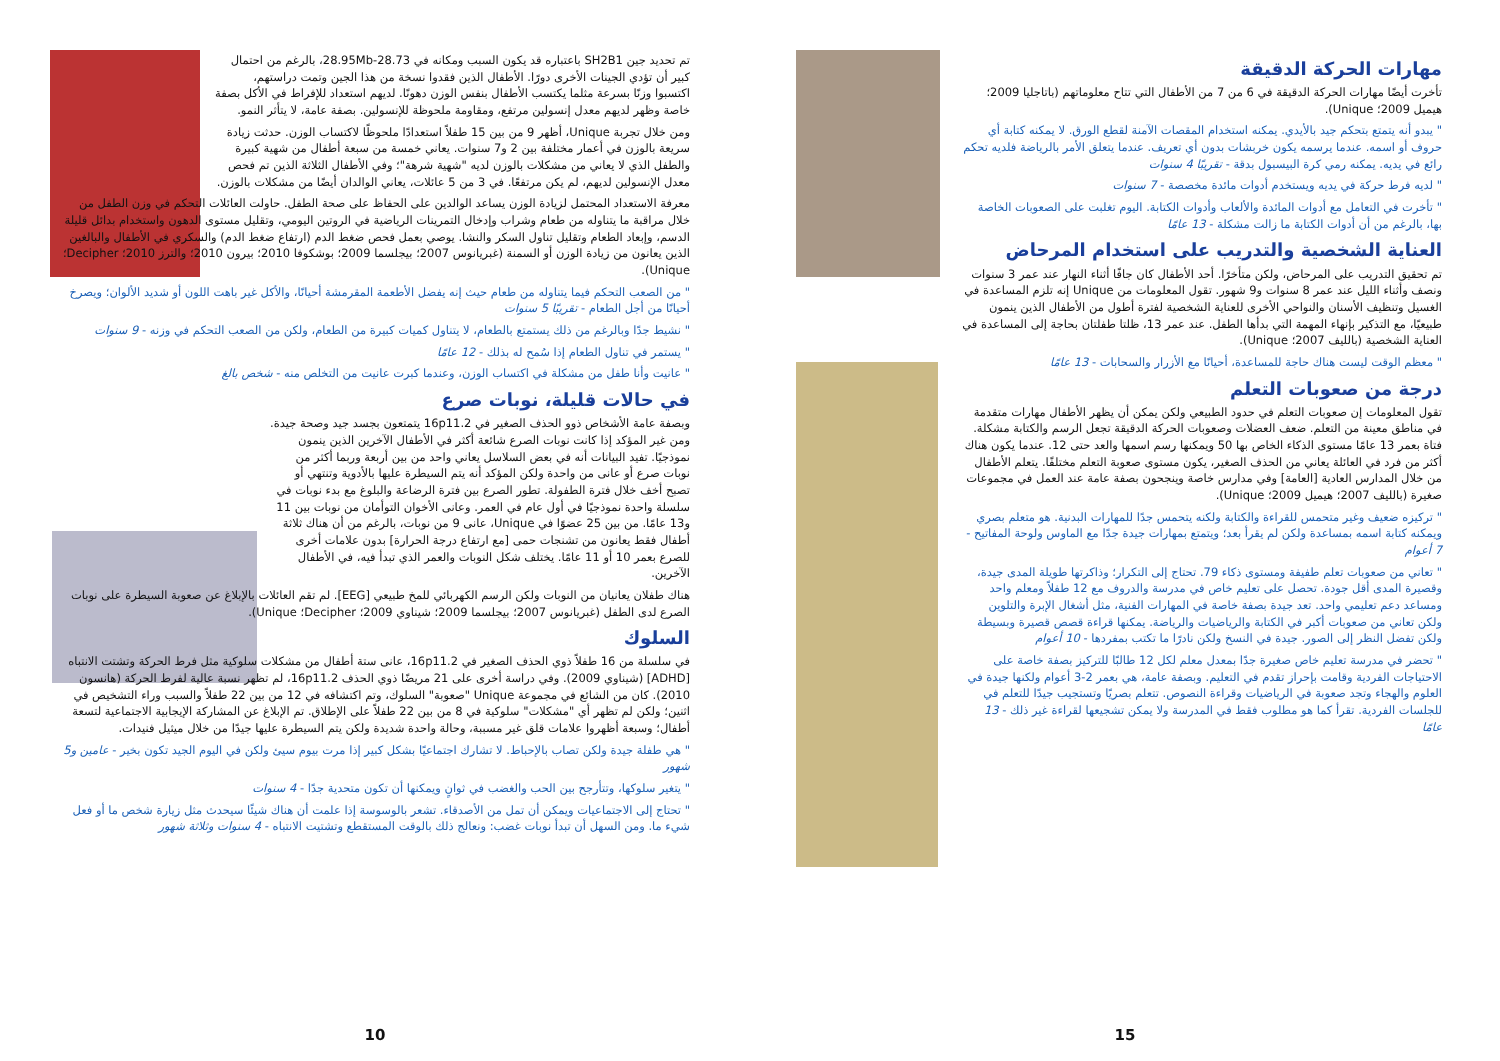مهارات الحركة الدقيقة
تأخرت أيضًا مهارات الحركة الدقيقة في 6 من 7 من الأطفال التي تتاح معلوماتهم (باتاجليا 2009؛ هيميل 2009؛ Unique).
" يبدو أنه يتمتع بتحكم جيد بالأيدي. يمكنه استخدام المقصات الآمنة لقطع الورق. لا يمكنه كتابة أي حروف أو اسمه. عندما يرسمه يكون خربشات بدون أي تعريف. عندما يتعلق الأمر بالرياضة فلديه تحكم رائع في يديه. يمكنه رمي كرة البيسبول بدقة - تقريبًا 4 سنوات
" لديه فرط حركة في يديه ويستخدم أدوات مائدة مخصصة - 7 سنوات
" تأخرت في التعامل مع أدوات المائدة والألعاب وأدوات الكتابة. اليوم تغلبت على الصعوبات الخاصة بها، بالرغم من أن أدوات الكتابة ما زالت مشكلة - 13 عامًا
العناية الشخصية والتدريب على استخدام المرحاض
تم تحقيق التدريب على المرحاض، ولكن متأخرًا. أحد الأطفال كان جافًا أثناء النهار عند عمر 3 سنوات ونصف وأثناء الليل عند عمر 8 سنوات و9 شهور. تقول المعلومات من Unique إنه تلزم المساعدة في الغسيل وتنظيف الأسنان والنواحي الأخرى للعناية الشخصية لفترة أطول من الأطفال الذين ينمون طبيعيًا، مع التذكير بإنهاء المهمة التي بدأها الطفل. عند عمر 13، ظلتا طفلتان بحاجة إلى المساعدة في العناية الشخصية (بالليف 2007؛ Unique).
" معظم الوقت ليست هناك حاجة للمساعدة، أحيانًا مع الأزرار والسحابات - 13 عامًا
درجة من صعوبات التعلم
تقول المعلومات إن صعوبات التعلم في حدود الطبيعي ولكن يمكن أن يظهر الأطفال مهارات متقدمة في مناطق معينة من التعلم. ضعف العضلات وصعوبات الحركة الدقيقة تجعل الرسم والكتابة مشكلة. فتاة بعمر 13 عامًا مستوى الذكاء الخاص بها 50 ويمكنها رسم اسمها والعد حتى 12. عندما يكون هناك أكثر من فرد في العائلة يعاني من الحذف الصغير، يكون مستوى صعوبة التعلم مختلفًا. يتعلم الأطفال من خلال المدارس العادية [العامة] وفي مدارس خاصة وينجحون بصفة عامة عند العمل في مجموعات صغيرة (بالليف 2007؛ هيميل 2009؛ Unique).
" تركيزه ضعيف وغير متحمس للقراءة والكتابة ولكنه يتحمس جدًا للمهارات البدنية. هو متعلم بصري ويمكنه كتابة اسمه بمساعدة ولكن لم يقرأ بعد؛ ويتمتع بمهارات جيدة جدًا مع الماوس ولوحة المفاتيح - 7 أعوام
" تعاني من صعوبات تعلم طفيفة ومستوى ذكاء 79. تحتاج إلى التكرار؛ وذاكرتها طويلة المدى جيدة، وقصيرة المدى أقل جودة. تحصل على تعليم خاص في مدرسة والدروف مع 12 طفلاً ومعلم واحد ومساعد دعم تعليمي واحد. تعد جيدة بصفة خاصة في المهارات الفنية، مثل أشغال الإبرة والتلوين ولكن تعاني من صعوبات أكبر في الكتابة والرياضيات والرياضة. يمكنها قراءة قصص قصيرة وبسيطة ولكن تفضل النظر إلى الصور. جيدة في النسخ ولكن نادرًا ما تكتب بمفردها - 10 أعوام
" تحضر في مدرسة تعليم خاص صغيرة جدًا بمعدل معلم لكل 12 طالبًا للتركيز بصفة خاصة على الاحتياجات الفردية وقامت بإحراز تقدم في التعليم. وبصفة عامة، هي بعمر 2-3 أعوام ولكنها جيدة في العلوم والهجاء وتجد صعوبة في الرياضيات وقراءة النصوص. تتعلم بصريًا وتستجيب جيدًا للتعلم في للجلسات الفردية. تقرأ كما هو مطلوب فقط في المدرسة ولا يمكن تشجيعها لقراءة غير ذلك - 13 عامًا
15
تم تحديد جين SH2B1 باعتباره قد يكون السبب ومكانه في 28.73-28.95Mb، بالرغم من احتمال كبير أن تؤدي الجينات الأخرى دورًا. الأطفال الذين فقدوا نسخة من هذا الجين وتمت دراستهم، اكتسبوا وزنًا بسرعة مثلما يكتسب الأطفال بنفس الوزن دهونًا. لديهم استعداد للإفراط في الأكل بصفة خاصة وظهر لديهم معدل إنسولين مرتفع، ومقاومة ملحوظة للإنسولين. بصفة عامة، لا يتأثر النمو.
ومن خلال تجربة Unique، أظهر 9 من بين 15 طفلاً استعدادًا ملحوظًا لاكتساب الوزن. حدثت زيادة سريعة بالوزن في أعمار مختلفة بين 2 و7 سنوات. يعاني خمسة من سبعة أطفال من شهية كبيرة والطفل الذي لا يعاني من مشكلات بالوزن لديه "شهية شرهة"؛ وفي الأطفال الثلاثة الذين تم فحص معدل الإنسولين لديهم، لم يكن مرتفعًا. في 3 من 5 عائلات، يعاني الوالدان أيضًا من مشكلات بالوزن.
معرفة الاستعداد المحتمل لزيادة الوزن يساعد الوالدين على الحفاظ على صحة الطفل. حاولت العائلات التحكم في وزن الطفل من خلال مراقبة ما يتناوله من طعام وشراب وإدخال التمرينات الرياضية في الروتين اليومي، وتقليل مستوى الدهون واستخدام بدائل قليلة الدسم، وإبعاد الطعام وتقليل تناول السكر والنشا. يوصي بعمل فحص ضغط الدم (ارتفاع ضغط الدم) والسكري في الأطفال والبالغين الذين يعانون من زيادة الوزن أو السمنة (غبريانوس 2007؛ بيجلسما 2009؛ بوشكوفا 2010؛ بيرون 2010؛ والترز 2010؛ Decipher؛ Unique).
" من الصعب التحكم فيما يتناوله من طعام حيث إنه يفضل الأطعمة المقرمشة أحيانًا، والأكل غير باهت اللون أو شديد الألوان؛ ويصرخ أحيانًا من أجل الطعام - تقريبًا 5 سنوات
" نشيط جدًا وبالرغم من ذلك يستمتع بالطعام، لا يتناول كميات كبيرة من الطعام، ولكن من الصعب التحكم في وزنه - 9 سنوات
" يستمر في تناول الطعام إذا سُمح له بذلك - 12 عامًا
" عانيت وأنا طفل من مشكلة في اكتساب الوزن، وعندما كبرت عانيت من التخلص منه - شخص بالغ
في حالات قليلة، نوبات صرع
وبصفة عامة الأشخاص ذوو الحذف الصغير في 16p11.2 يتمتعون بجسد جيد وصحة جيدة. ومن غير المؤكد إذا كانت نوبات الصرع شائعة أكثر في الأطفال الآخرين الذين ينمون نموذجيًا. تفيد البيانات أنه في بعض السلاسل يعاني واحد من بين أربعة وربما أكثر من نوبات صرع أو عانى من واحدة ولكن المؤكد أنه يتم السيطرة عليها بالأدوية وتنتهي أو تصبح أخف خلال فترة الطفولة. تطور الصرع بين فترة الرضاعة والبلوغ مع بدء نوبات في سلسلة واحدة نموذجيًا في أول عام في العمر. وعانى الأخوان التوأمان من نوبات بين 11 و13 عامًا. من بين 25 عضوًا في Unique، عانى 9 من نوبات، بالرغم من أن هناك ثلاثة أطفال فقط يعانون من تشنجات حمى [مع ارتفاع درجة الحرارة] بدون علامات أخرى للصرع بعمر 10 أو 11 عامًا. يختلف شكل النوبات والعمر الذي تبدأ فيه، في الأطفال الآخرين.
هناك طفلان يعانيان من النوبات ولكن الرسم الكهربائي للمخ طبيعي [EEG]. لم تقم العائلات بالإبلاغ عن صعوبة السيطرة على نوبات الصرع لدى الطفل (غبريانوس 2007؛ بيجلسما 2009؛ شيناوي 2009؛ Decipher؛ Unique).
السلوك
في سلسلة من 16 طفلاً ذوي الحذف الصغير في 16p11.2، عانى ستة أطفال من مشكلات سلوكية مثل فرط الحركة وتشتت الانتباه [ADHD] (شيناوي 2009). وفي دراسة أخرى على 21 مريضًا ذوي الحذف 16p11.2، لم تظهر نسبة عالية لفرط الحركة (هانسون 2010). كان من الشائع في مجموعة Unique "صعوبة" السلوك، وتم اكتشافه في 12 من بين 22 طفلاً والسبب وراء التشخيص في اثنين؛ ولكن لم تظهر أي "مشكلات" سلوكية في 8 من بين 22 طفلاً على الإطلاق. تم الإبلاغ عن المشاركة الإيجابية الاجتماعية لتسعة أطفال؛ وسبعة أظهروا علامات قلق غير مسببة، وحالة واحدة شديدة ولكن يتم السيطرة عليها جيدًا من خلال ميثيل فنيدات.
" هي طفلة جيدة ولكن تصاب بالإحباط. لا تشارك اجتماعيًا بشكل كبير إذا مرت بيوم سيئ ولكن في اليوم الجيد تكون بخير - عامين و5 شهور
" يتغير سلوكها، وتتأرجح بين الحب والغضب في ثوانٍ ويمكنها أن تكون متحدية جدًا - 4 سنوات
" تحتاج إلى الاجتماعيات ويمكن أن تمل من الأصدقاء. تشعر بالوسوسة إذا علمت أن هناك شيئًا سيحدث مثل زيارة شخص ما أو فعل شيء ما. ومن السهل أن تبدأ نوبات غضب: ونعالج ذلك بالوقت المستقطع وتشتيت الانتباه - 4 سنوات وثلاثة شهور
10